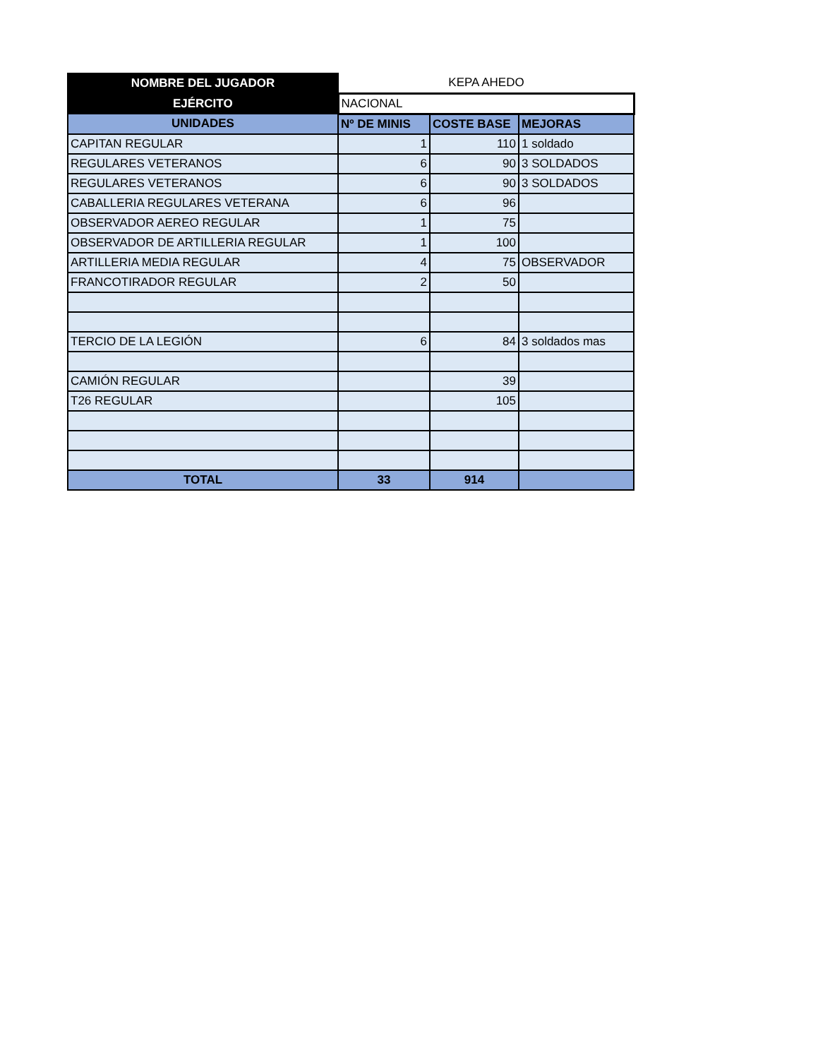| NOMBRE DEL JUGADOR | KEPA AHEDO | | |
| EJÉRCITO | NACIONAL | | |
| UNIDADES | Nº DE MINIS | COSTE BASE | MEJORAS |
| CAPITAN REGULAR | 1 | 110 | 1 soldado |
| REGULARES VETERANOS | 6 | 90 | 3 SOLDADOS |
| REGULARES VETERANOS | 6 | 90 | 3 SOLDADOS |
| CABALLERIA REGULARES VETERANA | 6 | 96 | |
| OBSERVADOR AEREO REGULAR | 1 | 75 | |
| OBSERVADOR DE ARTILLERIA REGULAR | 1 | 100 | |
| ARTILLERIA MEDIA REGULAR | 4 | 75 | OBSERVADOR |
| FRANCOTIRADOR REGULAR | 2 | 50 | |
| TERCIO DE LA LEGIÓN | 6 | 84 | 3 soldados mas |
| CAMIÓN REGULAR | | 39 | |
| T26 REGULAR | | 105 | |
| TOTAL | 33 | 914 | |